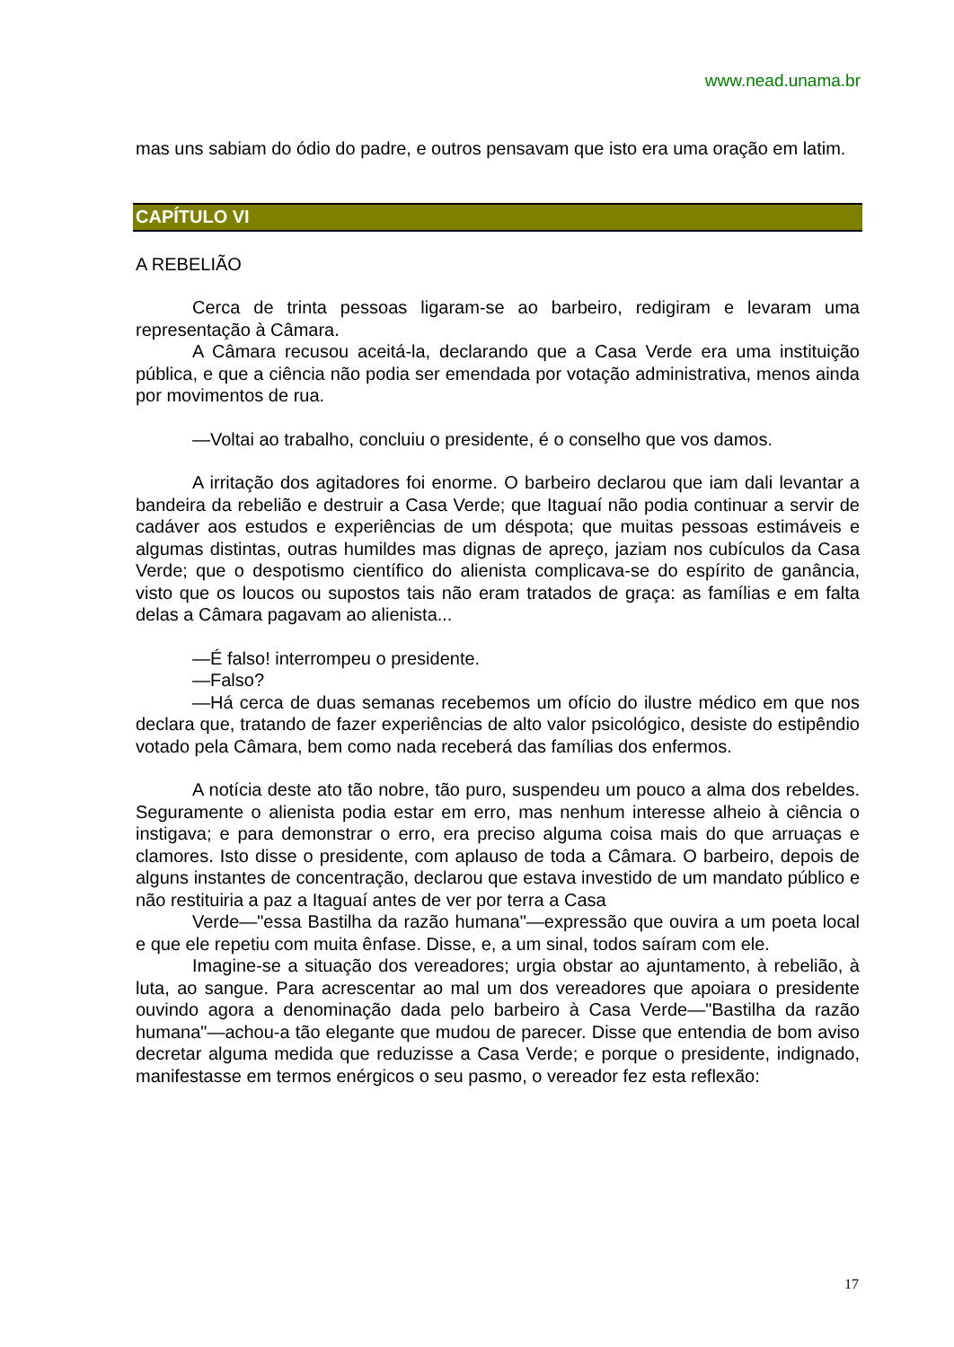www.nead.unama.br
mas uns sabiam do ódio do padre, e outros pensavam que isto era uma oração em latim.
CAPÍTULO VI
A REBELIÃO
Cerca de trinta pessoas ligaram-se ao barbeiro, redigiram e levaram uma representação à Câmara.
A Câmara recusou aceitá-la, declarando que a Casa Verde era uma instituição pública, e que a ciência não podia ser emendada por votação administrativa, menos ainda por movimentos de rua.
—Voltai ao trabalho, concluiu o presidente, é o conselho que vos damos.
A irritação dos agitadores foi enorme. O barbeiro declarou que iam dali levantar a bandeira da rebelião e destruir a Casa Verde; que Itaguaí não podia continuar a servir de cadáver aos estudos e experiências de um déspota; que muitas pessoas estimáveis e algumas distintas, outras humildes mas dignas de apreço, jaziam nos cubículos da Casa Verde; que o despotismo científico do alienista complicava-se do espírito de ganância, visto que os loucos ou supostos tais não eram tratados de graça: as famílias e em falta delas a Câmara pagavam ao alienista...
—É falso! interrompeu o presidente.
—Falso?
—Há cerca de duas semanas recebemos um ofício do ilustre médico em que nos declara que, tratando de fazer experiências de alto valor psicológico, desiste do estipêndio votado pela Câmara, bem como nada receberá das famílias dos enfermos.
A notícia deste ato tão nobre, tão puro, suspendeu um pouco a alma dos rebeldes. Seguramente o alienista podia estar em erro, mas nenhum interesse alheio à ciência o instigava; e para demonstrar o erro, era preciso alguma coisa mais do que arruaças e clamores. Isto disse o presidente, com aplauso de toda a Câmara. O barbeiro, depois de alguns instantes de concentração, declarou que estava investido de um mandato público e não restituiria a paz a Itaguaí antes de ver por terra a Casa
Verde—"essa Bastilha da razão humana"—expressão que ouvira a um poeta local e que ele repetiu com muita ênfase. Disse, e, a um sinal, todos saíram com ele.
Imagine-se a situação dos vereadores; urgia obstar ao ajuntamento, à rebelião, à luta, ao sangue. Para acrescentar ao mal um dos vereadores que apoiara o presidente ouvindo agora a denominação dada pelo barbeiro à Casa Verde—"Bastilha da razão humana"—achou-a tão elegante que mudou de parecer. Disse que entendia de bom aviso decretar alguma medida que reduzisse a Casa Verde; e porque o presidente, indignado, manifestasse em termos enérgicos o seu pasmo, o vereador fez esta reflexão:
17